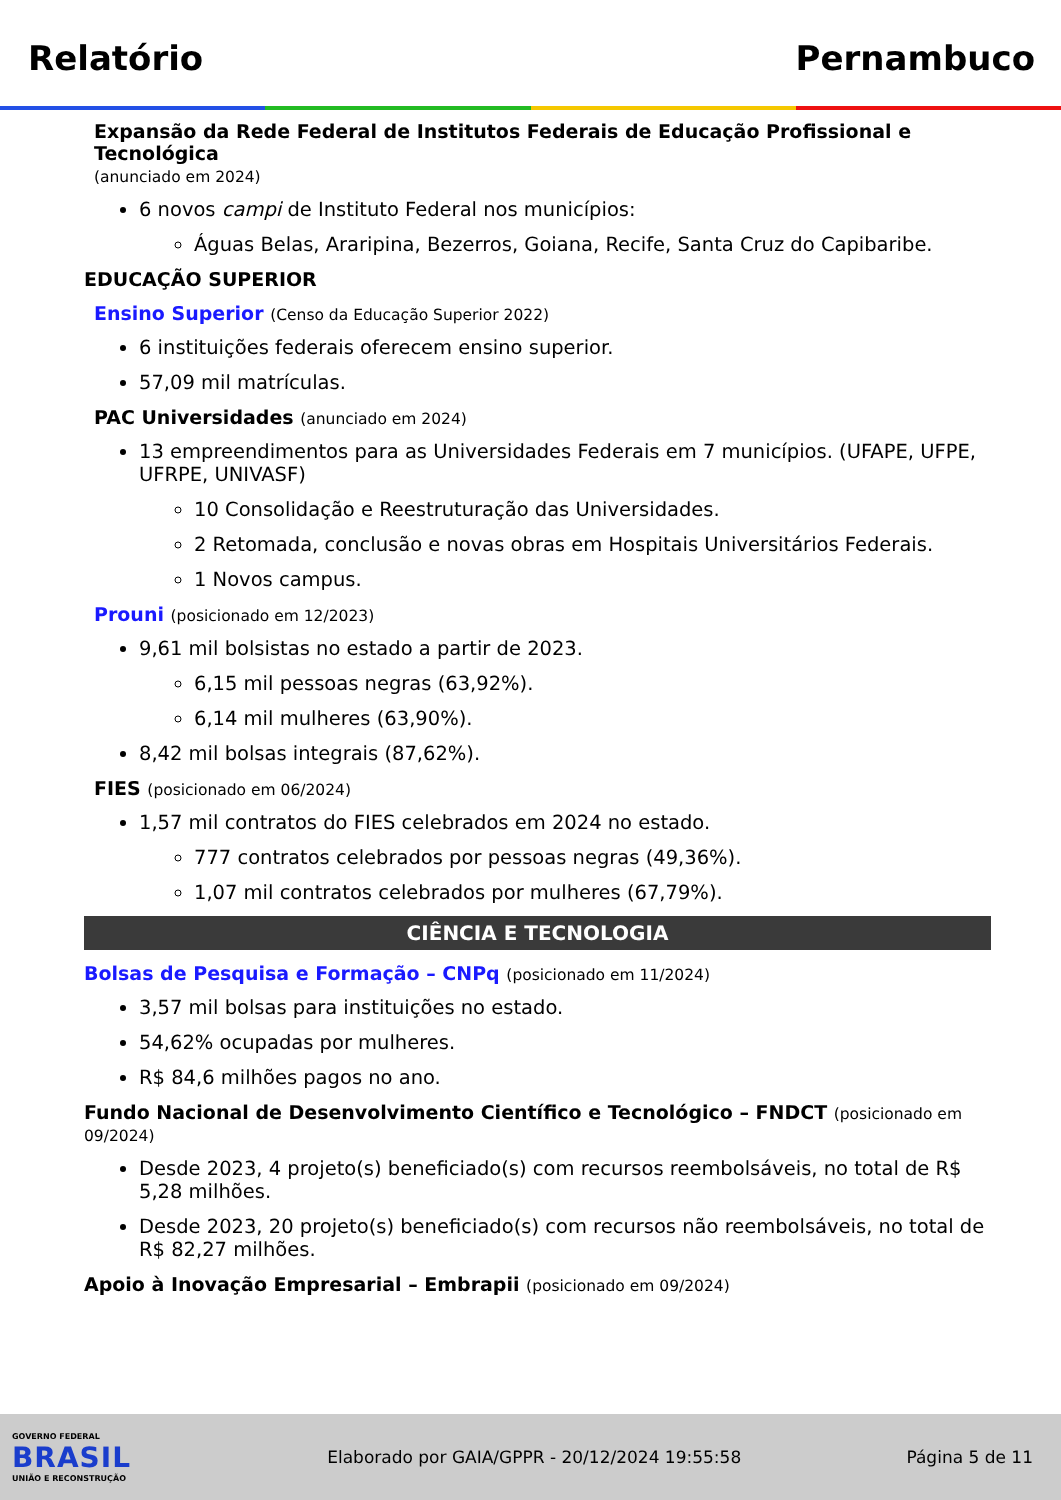Relatório Pernambuco
Expansão da Rede Federal de Institutos Federais de Educação Profissional e Tecnológica
(anunciado em 2024)
6 novos campi de Instituto Federal nos municípios:
Águas Belas, Araripina, Bezerros, Goiana, Recife, Santa Cruz do Capibaribe.
EDUCAÇÃO SUPERIOR
Ensino Superior (Censo da Educação Superior 2022)
6 instituições federais oferecem ensino superior.
57,09 mil matrículas.
PAC Universidades (anunciado em 2024)
13 empreendimentos para as Universidades Federais em 7 municípios. (UFAPE, UFPE, UFRPE, UNIVASF)
10 Consolidação e Reestruturação das Universidades.
2 Retomada, conclusão e novas obras em Hospitais Universitários Federais.
1 Novos campus.
Prouni (posicionado em 12/2023)
9,61 mil bolsistas no estado a partir de 2023.
6,15 mil pessoas negras (63,92%).
6,14 mil mulheres (63,90%).
8,42 mil bolsas integrais (87,62%).
FIES (posicionado em 06/2024)
1,57 mil contratos do FIES celebrados em 2024 no estado.
777 contratos celebrados por pessoas negras (49,36%).
1,07 mil contratos celebrados por mulheres (67,79%).
CIÊNCIA E TECNOLOGIA
Bolsas de Pesquisa e Formação – CNPq (posicionado em 11/2024)
3,57 mil bolsas para instituições no estado.
54,62% ocupadas por mulheres.
R$ 84,6 milhões pagos no ano.
Fundo Nacional de Desenvolvimento Científico e Tecnológico – FNDCT (posicionado em 09/2024)
Desde 2023, 4 projeto(s) beneficiado(s) com recursos reembolsáveis, no total de R$ 5,28 milhões.
Desde 2023, 20 projeto(s) beneficiado(s) com recursos não reembolsáveis, no total de R$ 82,27 milhões.
Apoio à Inovação Empresarial – Embrapii (posicionado em 09/2024)
GOVERNO FEDERAL
BRASIL
UNIÃO E RECONSTRUÇÃO
Elaborado por GAIA/GPPR - 20/12/2024 19:55:58
Página 5 de 11